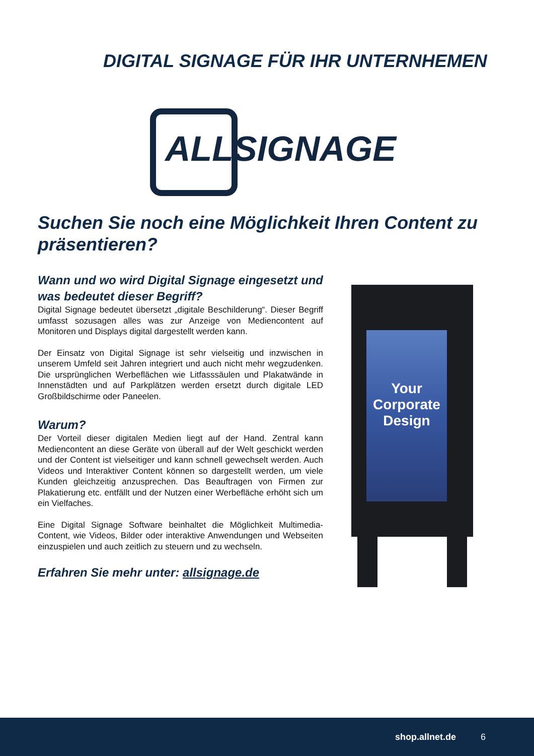DIGITAL SIGNAGE FÜR IHR UNTERNHEMEN
ALLSIGNAGE
Suchen Sie noch eine Möglichkeit Ihren Content zu präsentieren?
Wann und wo wird Digital Signage eingesetzt und was bedeutet dieser Begriff?
Digital Signage bedeutet übersetzt „digitale Beschilderung“. Dieser Begriff umfasst sozusagen alles was zur Anzeige von Mediencontent auf Monitoren und Displays digital dargestellt werden kann.
Der Einsatz von Digital Signage ist sehr vielseitig und inzwischen in unserem Umfeld seit Jahren integriert und auch nicht mehr wegzudenken. Die ursprünglichen Werbeflächen wie Litfasssäulen und Plakatwände in Innenstädten und auf Parkplätzen werden ersetzt durch digitale LED Großbildschirme oder Paneelen.
Warum?
Der Vorteil dieser digitalen Medien liegt auf der Hand. Zentral kann Mediencontent an diese Geräte von überall auf der Welt geschickt werden und der Content ist vielseitiger und kann schnell gewechselt werden. Auch Videos und Interaktiver Content können so dargestellt werden, um viele Kunden gleichzeitig anzusprechen. Das Beauftragen von Firmen zur Plakatierung etc. entfällt und der Nutzen einer Werbefläche erhöht sich um ein Vielfaches.
Eine Digital Signage Software beinhaltet die Möglichkeit Multimedia-Content, wie Videos, Bilder oder interaktive Anwendungen und Webseiten einzuspielen und auch zeitlich zu steuern und zu wechseln.
Erfahren Sie mehr unter: allsignage.de
Your Corporate Design
shop.allnet.de 6